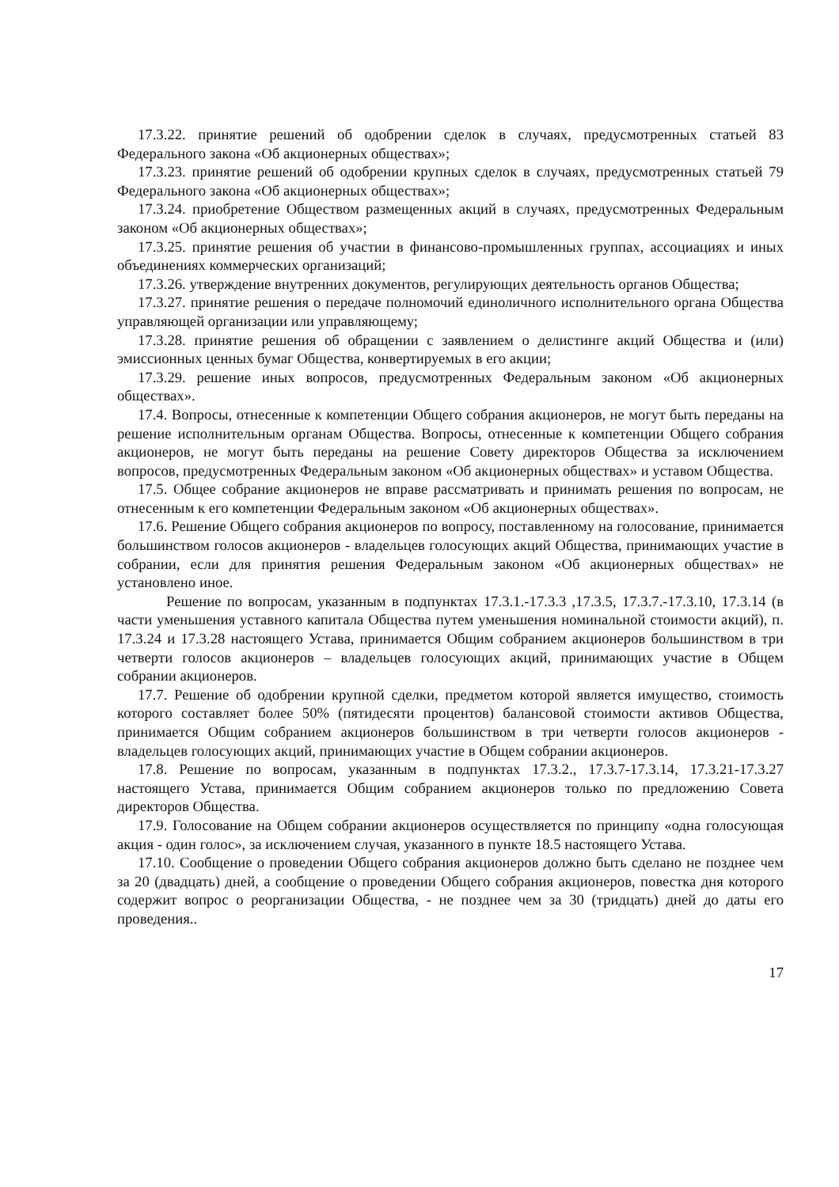17.3.22. принятие решений об одобрении сделок в случаях, предусмотренных статьей 83 Федерального закона «Об акционерных обществах»;
17.3.23. принятие решений об одобрении крупных сделок в случаях, предусмотренных статьей 79 Федерального закона «Об акционерных обществах»;
17.3.24. приобретение Обществом размещенных акций в случаях, предусмотренных Федеральным законом «Об акционерных обществах»;
17.3.25. принятие решения об участии в финансово-промышленных группах, ассоциациях и иных объединениях коммерческих организаций;
17.3.26. утверждение внутренних документов, регулирующих деятельность органов Общества;
17.3.27. принятие решения о передаче полномочий единоличного исполнительного органа Общества управляющей организации или управляющему;
17.3.28. принятие решения об обращении с заявлением о делистинге акций Общества и (или) эмиссионных ценных бумаг Общества, конвертируемых в его акции;
17.3.29. решение иных вопросов, предусмотренных Федеральным законом «Об акционерных обществах».
17.4. Вопросы, отнесенные к компетенции Общего собрания акционеров, не могут быть переданы на решение исполнительным органам Общества. Вопросы, отнесенные к компетенции Общего собрания акционеров, не могут быть переданы на решение Совету директоров Общества за исключением вопросов, предусмотренных Федеральным законом «Об акционерных обществах» и уставом Общества.
17.5. Общее собрание акционеров не вправе рассматривать и принимать решения по вопросам, не отнесенным к его компетенции Федеральным законом «Об акционерных обществах».
17.6. Решение Общего собрания акционеров по вопросу, поставленному на голосование, принимается большинством голосов акционеров - владельцев голосующих акций Общества, принимающих участие в собрании, если для принятия решения Федеральным законом «Об акционерных обществах» не установлено иное.
Решение по вопросам, указанным в подпунктах 17.3.1.-17.3.3 ,17.3.5, 17.3.7.-17.3.10, 17.3.14 (в части уменьшения уставного капитала Общества путем уменьшения номинальной стоимости акций), п. 17.3.24 и 17.3.28 настоящего Устава, принимается Общим собранием акционеров большинством в три четверти голосов акционеров – владельцев голосующих акций, принимающих участие в Общем собрании акционеров.
17.7. Решение об одобрении крупной сделки, предметом которой является имущество, стоимость которого составляет более 50% (пятидесяти процентов) балансовой стоимости активов Общества, принимается Общим собранием акционеров большинством в три четверти голосов акционеров - владельцев голосующих акций, принимающих участие в Общем собрании акционеров.
17.8. Решение по вопросам, указанным в подпунктах 17.3.2., 17.3.7-17.3.14, 17.3.21-17.3.27 настоящего Устава, принимается Общим собранием акционеров только по предложению Совета директоров Общества.
17.9. Голосование на Общем собрании акционеров осуществляется по принципу «одна голосующая акция - один голос», за исключением случая, указанного в пункте 18.5 настоящего Устава.
17.10. Сообщение о проведении Общего собрания акционеров должно быть сделано не позднее чем за 20 (двадцать) дней, а сообщение о проведении Общего собрания акционеров, повестка дня которого содержит вопрос о реорганизации Общества, - не позднее чем за 30 (тридцать) дней до даты его проведения..
17